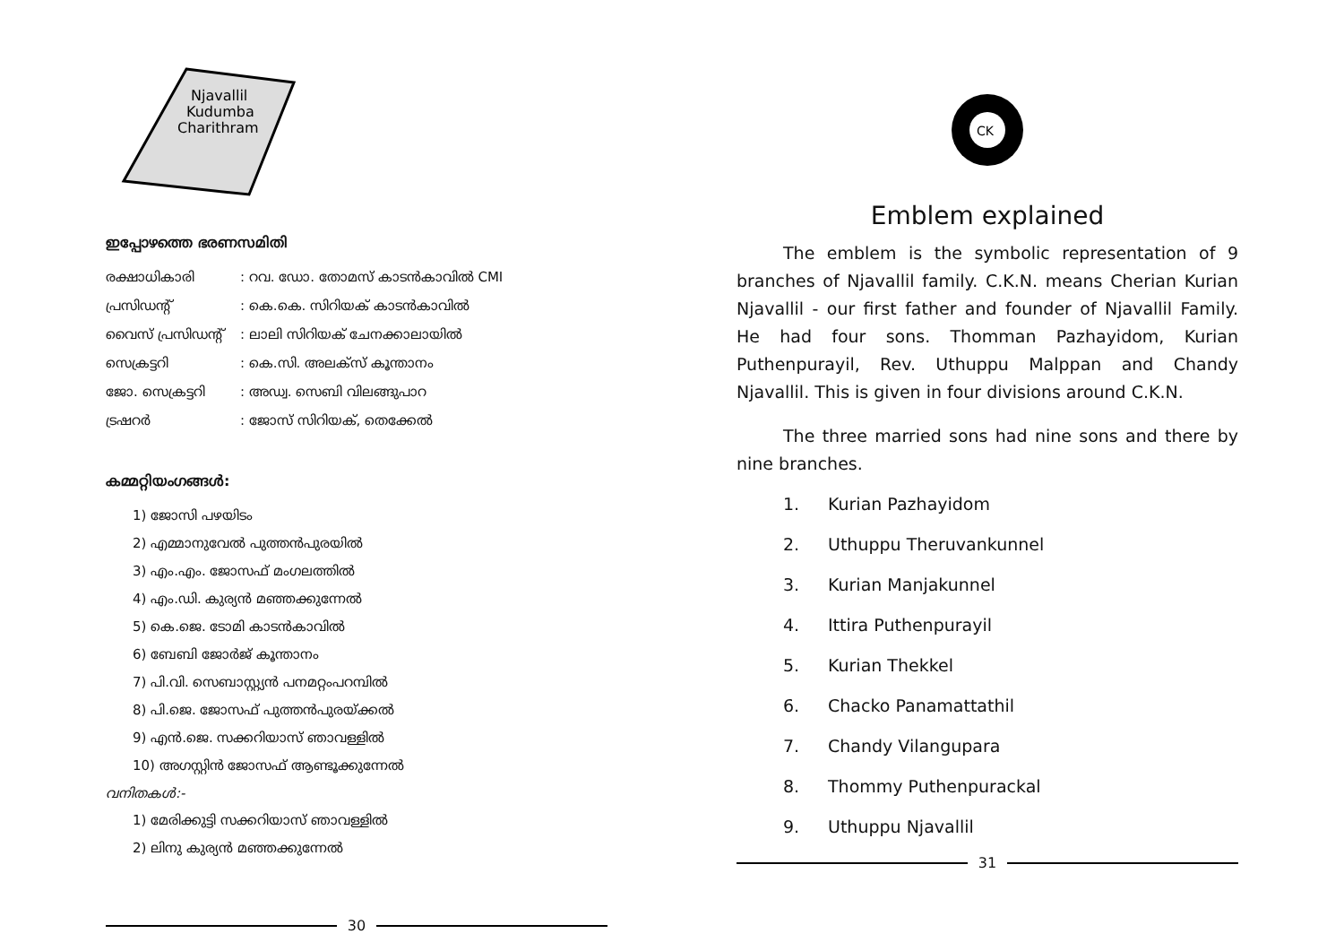Njavallil
Kudumba
Charithram
ഇപ്പോഴത്തെ ഭരണസമിതി
രക്ഷാധികാരി: റവ. ഡോ. തോമസ് കാടൻകാവിൽ CMI
പ്രസിഡന്റ്: കെ.കെ. സിറിയക് കാടൻകാവിൽ
വൈസ് പ്രസിഡന്റ്: ലാലി സിറിയക് ചേനക്കാലായിൽ
സെക്രട്ടറി: കെ.സി. അലക്സ് കൂന്താനം
ജോ. സെക്രട്ടറി: അഡ്വ. സെബി വിലങ്ങുപാറ
ട്രഷറർ: ജോസ് സിറിയക്, തെക്കേൽ
കമ്മറ്റിയംഗങ്ങൾ:
1) ജോസി പഴയിടം
2) എമ്മാനുവേൽ പുത്തൻപുരയിൽ
3) എം.എം. ജോസഫ് മംഗലത്തിൽ
4) എം.ഡി. കുര്യൻ മഞ്ഞക്കുന്നേൽ
5) കെ.ജെ. ടോമി കാടൻകാവിൽ
6) ബേബി ജോർജ് കൂന്താനം
7) പി.വി. സെബാസ്റ്റ്യൻ പനമറ്റംപറമ്പിൽ
8) പി.ജെ. ജോസഫ് പുത്തൻപുരയ്ക്കൽ
9) എൻ.ജെ. സക്കറിയാസ് ഞാവള്ളിൽ
10) അഗസ്റ്റിൻ ജോസഫ് ആണ്ടൂക്കുന്നേൽ
വനിതകൾ:-
1) മേരിക്കുട്ടി സക്കറിയാസ് ഞാവള്ളിൽ
2) ലിനു കുര്യൻ മഞ്ഞക്കുന്നേൽ
30
CK
Emblem explained
The emblem is the symbolic representation of 9 branches of Njavallil family. C.K.N. means Cherian Kurian Njavallil - our first father and founder of Njavallil Family. He had four sons. Thomman Pazhayidom, Kurian Puthenpurayil, Rev. Uthuppu Malppan and Chandy Njavallil. This is given in four divisions around C.K.N.
The three married sons had nine sons and there by nine branches.
1. Kurian Pazhayidom
2. Uthuppu Theruvankunnel
3. Kurian Manjakunnel
4. Ittira Puthenpurayil
5. Kurian Thekkel
6. Chacko Panamattathil
7. Chandy Vilangupara
8. Thommy Puthenpurackal
9. Uthuppu Njavallil
31